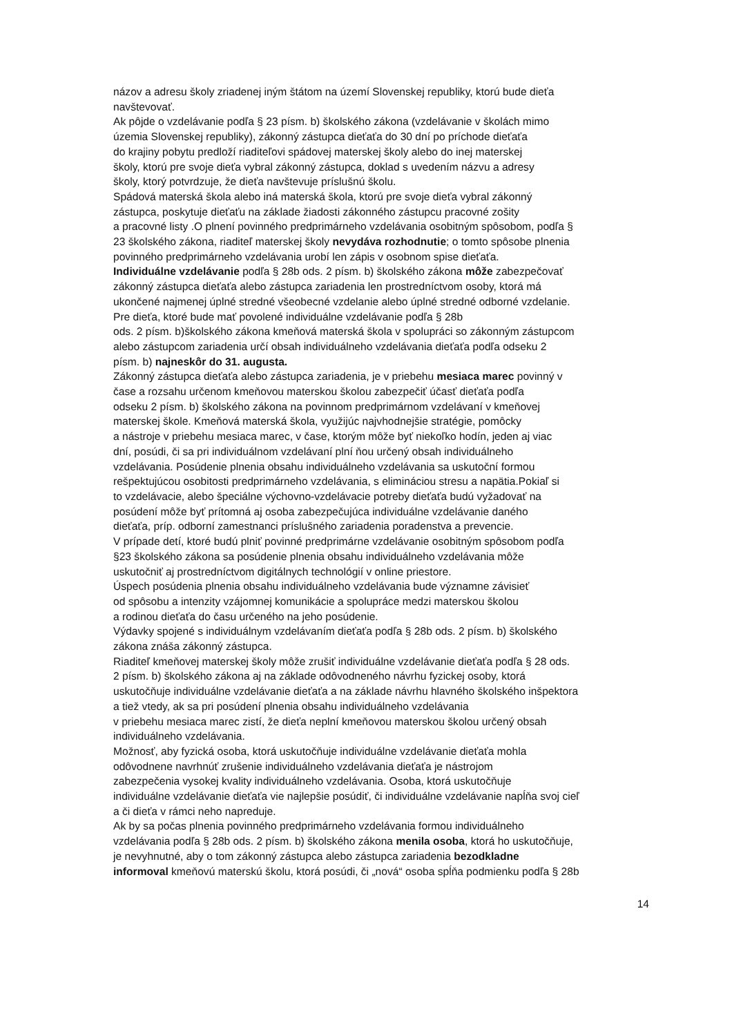názov a adresu školy zriadenej iným štátom na území Slovenskej republiky, ktorú bude dieťa
navštevovať.
Ak pôjde o vzdelávanie podľa § 23 písm. b) školského zákona (vzdelávanie v školách mimo
územia Slovenskej republiky), zákonný zástupca dieťaťa do 30 dní po príchode dieťaťa
do krajiny pobytu predloží riaditeľovi spádovej materskej školy alebo do inej materskej
školy, ktorú pre svoje dieťa vybral zákonný zástupca, doklad s uvedením názvu a adresy
školy, ktorý potvrdzuje, že dieťa navštevuje príslušnú školu.
Spádová materská škola alebo iná materská škola, ktorú pre svoje dieťa vybral zákonný
zástupca, poskytuje dieťaťu na základe žiadosti zákonného zástupcu pracovné zošity
a pracovné listy .O plnení povinného predprimárneho vzdelávania osobitným spôsobom, podľa §
23 školského zákona, riaditeľ materskej školy nevydáva rozhodnutie; o tomto spôsobe plnenia
povinného predprimárneho vzdelávania urobí len zápis v osobnom spise dieťaťa.
Individuálne vzdelávanie podľa § 28b ods. 2 písm. b) školského zákona môže zabezpečovať
zákonný zástupca dieťaťa alebo zástupca zariadenia len prostredníctvom osoby, ktorá má
ukončené najmenej úplné stredné všeobecné vzdelanie alebo úplné stredné odborné vzdelanie.
Pre dieťa, ktoré bude mať povolené individuálne vzdelávanie podľa § 28b
ods. 2 písm. b)školského zákona kmeňová materská škola v spolupráci so zákonným zástupcom
alebo zástupcom zariadenia určí obsah individuálneho vzdelávania dieťaťa podľa odseku 2
písm. b) najneskôr do 31. augusta.
Zákonný zástupca dieťaťa alebo zástupca zariadenia, je v priebehu mesiaca marec povinný v
čase a rozsahu určenom kmeňovou materskou školou zabezpečiť účasť dieťaťa podľa
odseku 2 písm. b) školského zákona na povinnom predprimárnom vzdelávaní v kmeňovej
materskej škole. Kmeňová materská škola, využijúc najvhodnejšie stratégie, pomôcky
a nástroje v priebehu mesiaca marec, v čase, ktorým môže byť niekoľko hodín, jeden aj viac
dní, posúdi, či sa pri individuálnom vzdelávaní plní ňou určený obsah individuálneho
vzdelávania. Posúdenie plnenia obsahu individuálneho vzdelávania sa uskutoční formou
rešpektujúcou osobitosti predprimárneho vzdelávania, s elimináciou stresu a napätia.Pokiaľ si
to vzdelávacie, alebo špeciálne výchovno-vzdelávacie potreby dieťaťa budú vyžadovať na
posúdení môže byť prítomná aj osoba zabezpečujúca individuálne vzdelávanie daného
dieťaťa, príp. odborní zamestnanci príslušného zariadenia poradenstva a prevencie.
V prípade detí, ktoré budú plniť povinné predprimárne vzdelávanie osobitným spôsobom podľa
§23 školského zákona sa posúdenie plnenia obsahu individuálneho vzdelávania môže
uskutočniť aj prostredníctvom digitálnych technológií v online priestore.
Úspech posúdenia plnenia obsahu individuálneho vzdelávania bude významne závisieť
od spôsobu a intenzity vzájomnej komunikácie a spolupráce medzi materskou školou
a rodinou dieťaťa do času určeného na jeho posúdenie.
Výdavky spojené s individuálnym vzdelávaním dieťaťa podľa § 28b ods. 2 písm. b) školského
zákona znáša zákonný zástupca.
Riaditeľ kmeňovej materskej školy môže zrušiť individuálne vzdelávanie dieťaťa podľa § 28 ods.
2 písm. b) školského zákona aj na základe odôvodneného návrhu fyzickej osoby, ktorá
uskutočňuje individuálne vzdelávanie dieťaťa a na základe návrhu hlavného školského inšpektora
a tiež vtedy, ak sa pri posúdení plnenia obsahu individuálneho vzdelávania
v priebehu mesiaca marec zistí, že dieťa neplní kmeňovou materskou školou určený obsah
individuálneho vzdelávania.
Možnosť, aby fyzická osoba, ktorá uskutočňuje individuálne vzdelávanie dieťaťa mohla
odôvodnene navrhnúť zrušenie individuálneho vzdelávania dieťaťa je nástrojom
zabezpečenia vysokej kvality individuálneho vzdelávania. Osoba, ktorá uskutočňuje
individuálne vzdelávanie dieťaťa vie najlepšie posúdiť, či individuálne vzdelávanie napĺňa svoj cieľ
a či dieťa v rámci neho napreduje.
Ak by sa počas plnenia povinného predprimárneho vzdelávania formou individuálneho
vzdelávania podľa § 28b ods. 2 písm. b) školského zákona menila osoba, ktorá ho uskutočňuje,
je nevyhnutné, aby o tom zákonný zástupca alebo zástupca zariadenia bezodkladne
informoval kmeňovú materskú školu, ktorá posúdi, či „nová“ osoba spĺňa podmienku podľa § 28b
14